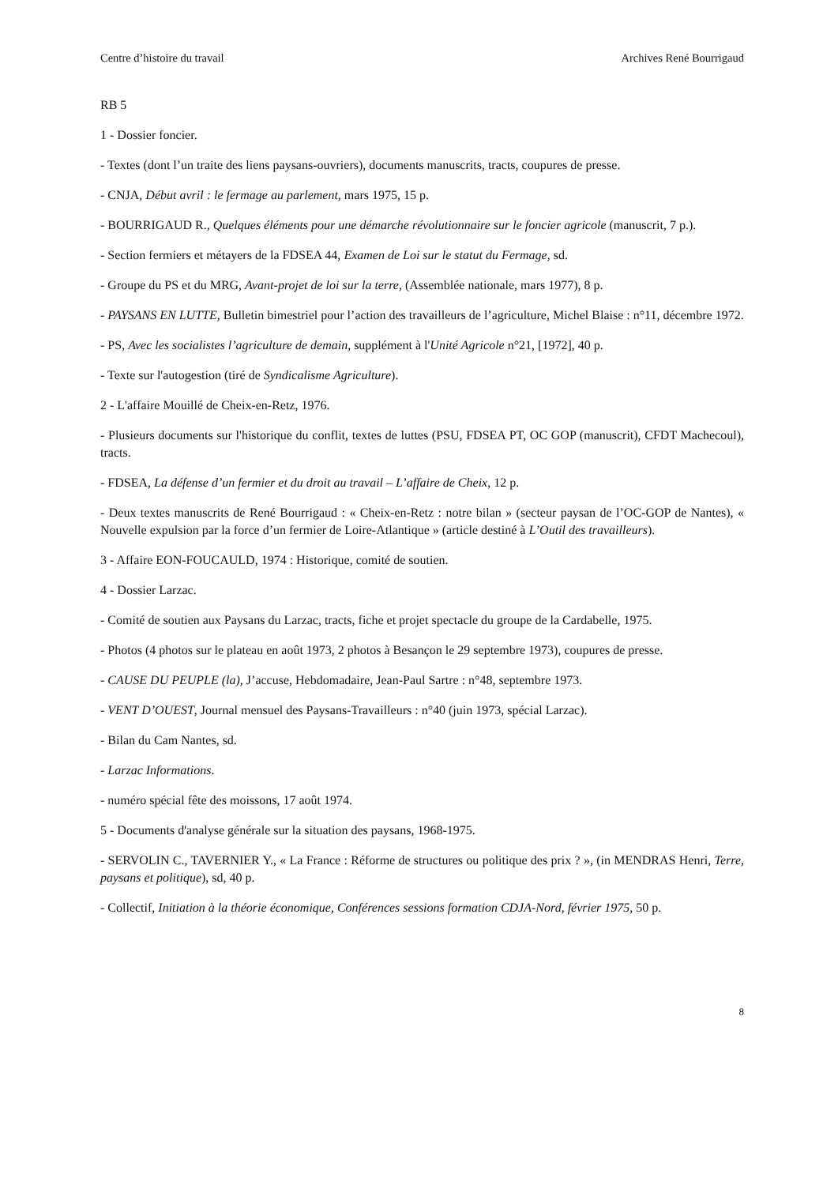Centre d’histoire du travail Archives René Bourrigaud
RB 5
1 - Dossier foncier.
- Textes (dont l’un traite des liens paysans-ouvriers), documents manuscrits, tracts, coupures de presse.
- CNJA, Début avril : le fermage au parlement, mars 1975, 15 p.
- BOURRIGAUD R., Quelques éléments pour une démarche révolutionnaire sur le foncier agricole (manuscrit, 7 p.).
- Section fermiers et métayers de la FDSEA 44, Examen de Loi sur le statut du Fermage, sd.
- Groupe du PS et du MRG, Avant-projet de loi sur la terre, (Assemblée nationale, mars 1977), 8 p.
- PAYSANS EN LUTTE, Bulletin bimestriel pour l’action des travailleurs de l’agriculture, Michel Blaise : n°11, décembre 1972.
- PS, Avec les socialistes l’agriculture de demain, supplément à l'Unité Agricole n°21, [1972], 40 p.
- Texte sur l'autogestion (tiré de Syndicalisme Agriculture).
2 - L'affaire Mouillé de Cheix-en-Retz, 1976.
- Plusieurs documents sur l'historique du conflit, textes de luttes (PSU, FDSEA PT, OC GOP (manuscrit), CFDT Machecoul), tracts.
- FDSEA, La défense d’un fermier et du droit au travail – L’affaire de Cheix, 12 p.
- Deux textes manuscrits de René Bourrigaud : « Cheix-en-Retz : notre bilan » (secteur paysan de l’OC-GOP de Nantes), « Nouvelle expulsion par la force d’un fermier de Loire-Atlantique » (article destiné à L’Outil des travailleurs).
3 - Affaire EON-FOUCAULD, 1974 : Historique, comité de soutien.
4 - Dossier Larzac.
- Comité de soutien aux Paysans du Larzac, tracts, fiche et projet spectacle du groupe de la Cardabelle, 1975.
- Photos (4 photos sur le plateau en août 1973, 2 photos à Besançon le 29 septembre 1973), coupures de presse.
- CAUSE DU PEUPLE (la), J’accuse, Hebdomadaire, Jean-Paul Sartre : n°48, septembre 1973.
- VENT D’OUEST, Journal mensuel des Paysans-Travailleurs : n°40 (juin 1973, spécial Larzac).
- Bilan du Cam Nantes, sd.
- Larzac Informations.
- numéro spécial fête des moissons, 17 août 1974.
5 - Documents d'analyse générale sur la situation des paysans, 1968-1975.
- SERVOLIN C., TAVERNIER Y., « La France : Réforme de structures ou politique des prix ? », (in MENDRAS Henri, Terre, paysans et politique), sd, 40 p.
- Collectif, Initiation à la théorie économique, Conférences sessions formation CDJA-Nord, février 1975, 50 p.
8